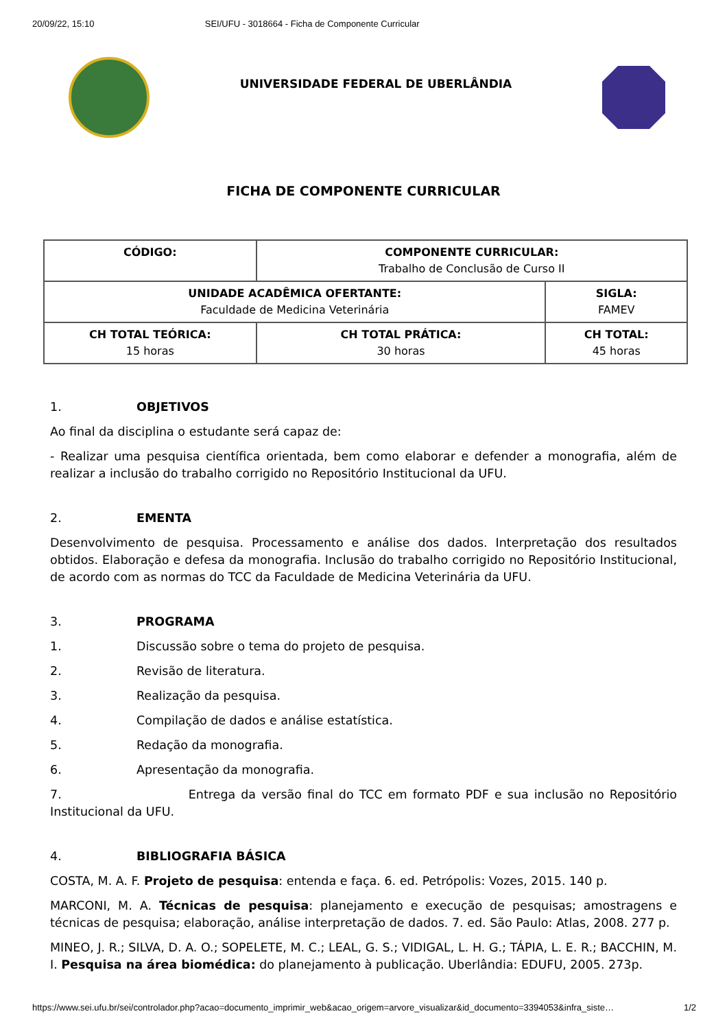20/09/22, 15:10 SEI/UFU - 3018664 - Ficha de Componente Curricular
UNIVERSIDADE FEDERAL DE UBERLÂNDIA
FICHA DE COMPONENTE CURRICULAR
| CÓDIGO: | COMPONENTE CURRICULAR: Trabalho de Conclusão de Curso II | |
| UNIDADE ACADÊMICA OFERTANTE: Faculdade de Medicina Veterinária | | SIGLA: FAMEV |
| CH TOTAL TEÓRICA: 15 horas | CH TOTAL PRÁTICA: 30 horas | CH TOTAL: 45 horas |
1. OBJETIVOS
Ao final da disciplina o estudante será capaz de:
- Realizar uma pesquisa científica orientada, bem como elaborar e defender a monografia, além de realizar a inclusão do trabalho corrigido no Repositório Institucional da UFU.
2. EMENTA
Desenvolvimento de pesquisa. Processamento e análise dos dados. Interpretação dos resultados obtidos. Elaboração e defesa da monografia. Inclusão do trabalho corrigido no Repositório Institucional, de acordo com as normas do TCC da Faculdade de Medicina Veterinária da UFU.
3. PROGRAMA
1. Discussão sobre o tema do projeto de pesquisa.
2. Revisão de literatura.
3. Realização da pesquisa.
4. Compilação de dados e análise estatística.
5. Redação da monografia.
6. Apresentação da monografia.
7. Entrega da versão final do TCC em formato PDF e sua inclusão no Repositório Institucional da UFU.
4. BIBLIOGRAFIA BÁSICA
COSTA, M. A. F. Projeto de pesquisa: entenda e faça. 6. ed. Petrópolis: Vozes, 2015. 140 p.
MARCONI, M. A. Técnicas de pesquisa: planejamento e execução de pesquisas; amostragens e técnicas de pesquisa; elaboração, análise interpretação de dados. 7. ed. São Paulo: Atlas, 2008. 277 p.
MINEO, J. R.; SILVA, D. A. O.; SOPELETE, M. C.; LEAL, G. S.; VIDIGAL, L. H. G.; TÁPIA, L. E. R.; BACCHIN, M. I. Pesquisa na área biomédica: do planejamento à publicação. Uberlândia: EDUFU, 2005. 273p.
https://www.sei.ufu.br/sei/controlador.php?acao=documento_imprimir_web&acao_origem=arvore_visualizar&id_documento=3394053&infra_siste… 1/2